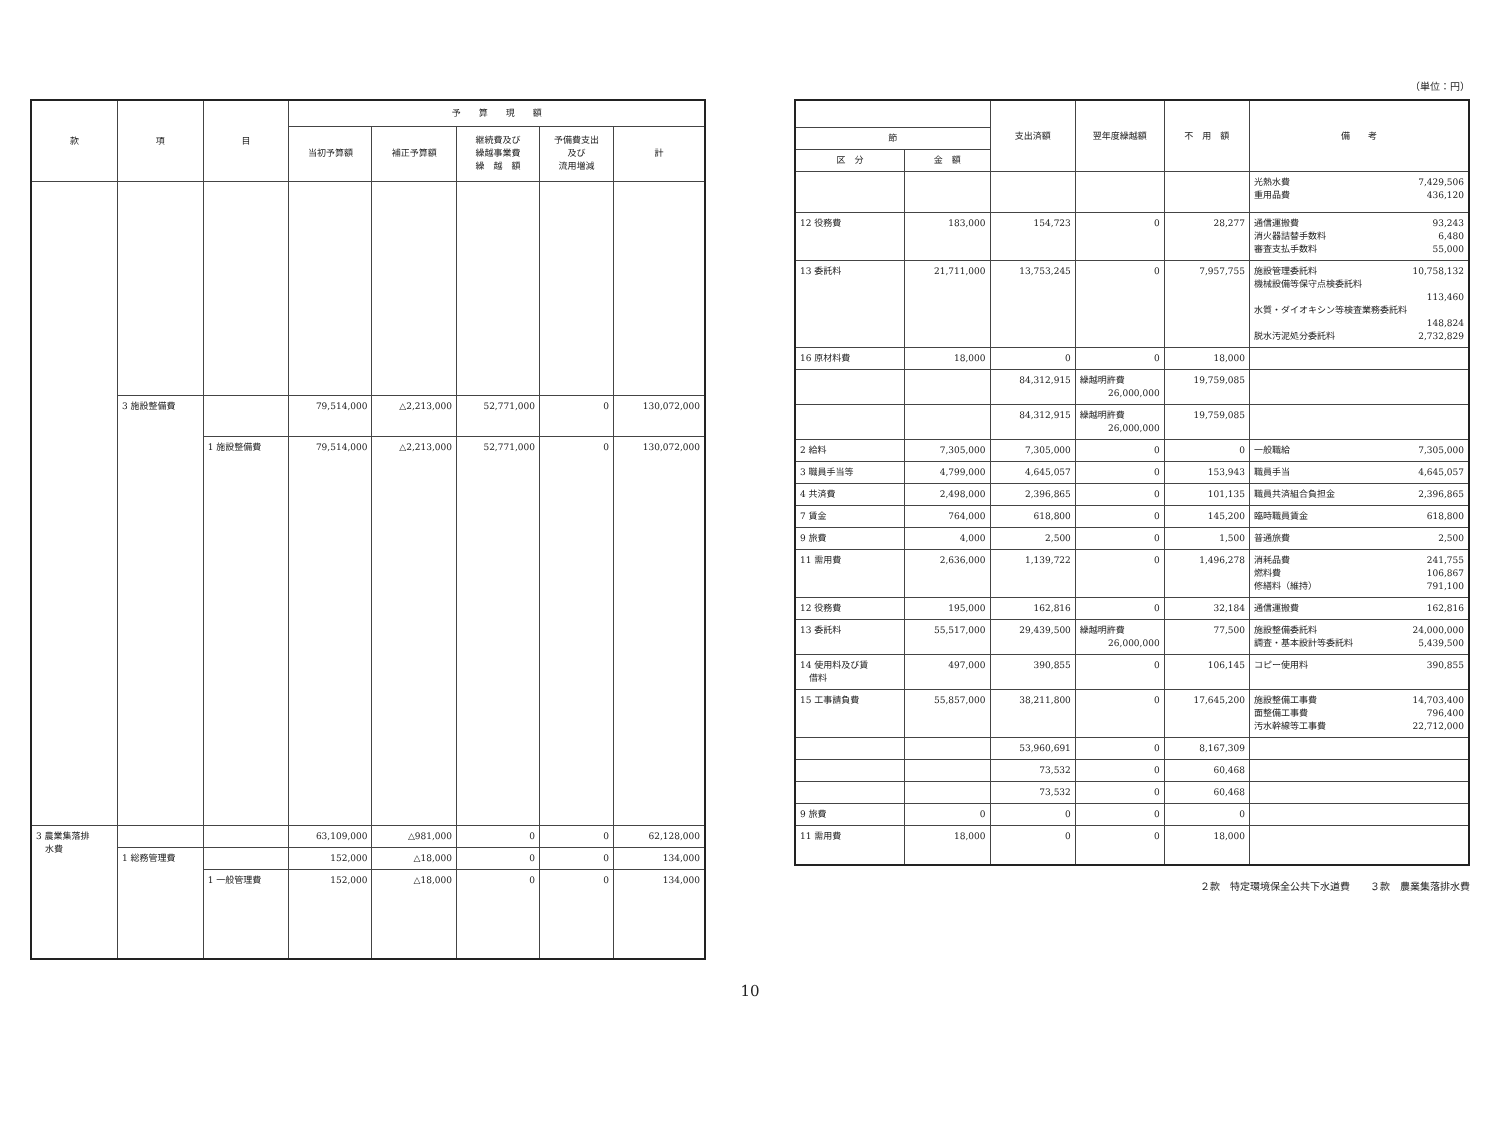| 款 | 項 | 目 | 予 算 現 額 | | | | |
| --- | --- | --- | --- | --- | --- | --- | --- |
| | | | 当初予算額 | 補正予算額 | 継続費及び 繰越事業費 繰 越 額 | 予備費支出 及び 流用増減 | 計 |
| | 3 施設整備費 | | 79,514,000 | △2,213,000 | 52,771,000 | 0 | 130,072,000 |
| | | 1 施設整備費 | 79,514,000 | △2,213,000 | 52,771,000 | 0 | 130,072,000 |
| 3 農業集落排 水費 | | | 63,109,000 | △981,000 | 0 | 0 | 62,128,000 |
| | 1 総務管理費 | | 152,000 | △18,000 | 0 | 0 | 134,000 |
| | | 1 一般管理費 | 152,000 | △18,000 | 0 | 0 | 134,000 |
（単位：円）
| | | 支出済額 | 翌年度繰越額 | 不 用 額 | 備 考 |
| --- | --- | --- | --- | --- | --- |
| 節 | | | | | |
| 区 分 | 金 額 | | | | |
| | | | | | 光熱水費 7,429,506 重用品費 436,120 |
| 12 役務費 | 183,000 | 154,723 | 0 | 28,277 | 通信運搬費 93,243 消火器詰替手数料 6,480 審査支払手数料 55,000 |
| 13 委託料 | 21,711,000 | 13,753,245 | 0 | 7,957,755 | 施設管理委託料 10,758,132 機械設備等保守点検委託料 113,460 水質・ダイオキシン等検査業務委託料 148,824 脱水汚泥処分委託料 2,732,829 |
| 16 原材料費 | 18,000 | 0 | 0 | 18,000 | |
| | | 84,312,915 | 繰越明許費 26,000,000 | 19,759,085 | |
| | | 84,312,915 | 繰越明許費 26,000,000 | 19,759,085 | |
| 2 給料 | 7,305,000 | 7,305,000 | 0 | 0 | 一般職給 7,305,000 |
| 3 職員手当等 | 4,799,000 | 4,645,057 | 0 | 153,943 | 職員手当 4,645,057 |
| 4 共済費 | 2,498,000 | 2,396,865 | 0 | 101,135 | 職員共済組合負担金 2,396,865 |
| 7 賃金 | 764,000 | 618,800 | 0 | 145,200 | 臨時職員賃金 618,800 |
| 9 旅費 | 4,000 | 2,500 | 0 | 1,500 | 普通旅費 2,500 |
| 11 需用費 | 2,636,000 | 1,139,722 | 0 | 1,496,278 | 消耗品費 241,755 燃料費 106,867 修繕料（維持） 791,100 |
| 12 役務費 | 195,000 | 162,816 | 0 | 32,184 | 通信運搬費 162,816 |
| 13 委託料 | 55,517,000 | 29,439,500 | 繰越明許費 26,000,000 | 77,500 | 施設整備委託料 24,000,000 調査・基本設計等委託料 5,439,500 |
| 14 使用料及び賃 借料 | 497,000 | 390,855 | 0 | 106,145 | コピー使用料 390,855 |
| 15 工事請負費 | 55,857,000 | 38,211,800 | 0 | 17,645,200 | 施設整備工事費 14,703,400 面整備工事費 796,400 汚水幹線等工事費 22,712,000 |
| | | 53,960,691 | 0 | 8,167,309 | |
| | | 73,532 | 0 | 60,468 | |
| | | 73,532 | 0 | 60,468 | |
| 9 旅費 | 0 | 0 | 0 | 0 | |
| 11 需用費 | 18,000 | 0 | 0 | 18,000 | |
２款　特定環境保全公共下水道費　　３款　農業集落排水費
10